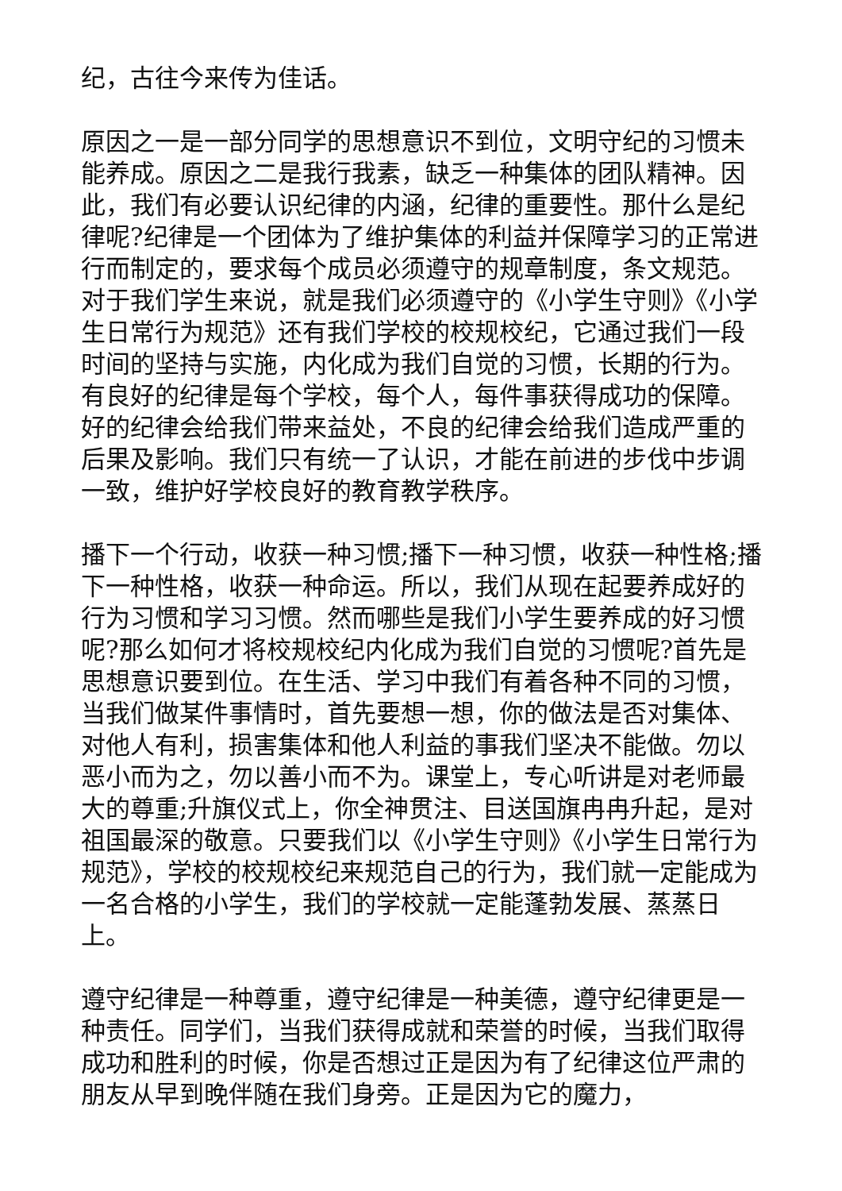纪，古往今来传为佳话。
原因之一是一部分同学的思想意识不到位，文明守纪的习惯未能养成。原因之二是我行我素，缺乏一种集体的团队精神。因此，我们有必要认识纪律的内涵，纪律的重要性。那什么是纪律呢?纪律是一个团体为了维护集体的利益并保障学习的正常进行而制定的，要求每个成员必须遵守的规章制度，条文规范。对于我们学生来说，就是我们必须遵守的《小学生守则》《小学生日常行为规范》还有我们学校的校规校纪，它通过我们一段时间的坚持与实施，内化成为我们自觉的习惯，长期的行为。有良好的纪律是每个学校，每个人，每件事获得成功的保障。好的纪律会给我们带来益处，不良的纪律会给我们造成严重的后果及影响。我们只有统一了认识，才能在前进的步伐中步调一致，维护好学校良好的教育教学秩序。
播下一个行动，收获一种习惯;播下一种习惯，收获一种性格;播下一种性格，收获一种命运。所以，我们从现在起要养成好的行为习惯和学习习惯。然而哪些是我们小学生要养成的好习惯呢?那么如何才将校规校纪内化成为我们自觉的习惯呢?首先是思想意识要到位。在生活、学习中我们有着各种不同的习惯，当我们做某件事情时，首先要想一想，你的做法是否对集体、对他人有利，损害集体和他人利益的事我们坚决不能做。勿以恶小而为之，勿以善小而不为。课堂上，专心听讲是对老师最大的尊重;升旗仪式上，你全神贯注、目送国旗冉冉升起，是对祖国最深的敬意。只要我们以《小学生守则》《小学生日常行为规范》，学校的校规校纪来规范自己的行为，我们就一定能成为一名合格的小学生，我们的学校就一定能蓬勃发展、蒸蒸日上。
遵守纪律是一种尊重，遵守纪律是一种美德，遵守纪律更是一种责任。同学们，当我们获得成就和荣誉的时候，当我们取得成功和胜利的时候，你是否想过正是因为有了纪律这位严肃的朋友从早到晚伴随在我们身旁。正是因为它的魔力，